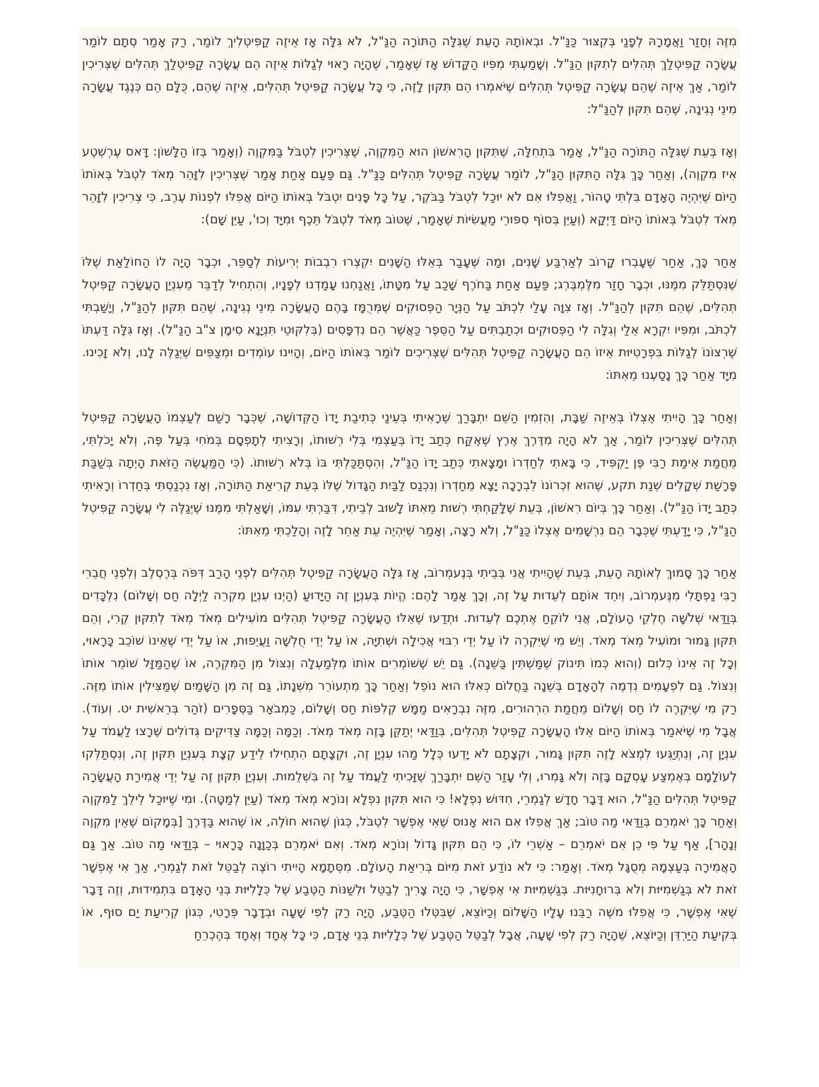מִזֶּה וְחָזַר וַאֲמָרָהּ לְפָנַי בְּקִצּוּר כַּנַּ"ל. וּבְאוֹתָהּ הָעֵת שֶׁגִּלָּה הַתּוֹרָה הַנַּ"ל, לֹא גִּלָּה אָז אֵיזֶה קַפִּיטְלִיךְ לוֹמַר, רַק אָמַר סְתָם לוֹמַר עֲשָׂרָה קַפִּיטְלַךְ תְּהִלִּים לְתִקּוּן הַנַּ"ל. וְשָׁמַעְתִּי מִפִּיו הַקָּדוֹשׁ אָז שֶׁאָמַר, שֶׁהָיָה רָאוּי לְגַלּוֹת אֵיזֶה הֵם עֲשָׂרָה קַפִּיטְלַךְ תְּהִלִּים שֶׁצְּרִיכִין לוֹמַר, אַךְ אֵיזֶה שֶׁהֵם עֲשָׂרָה קַפִּיטְל תְּהִלִּים שֶׁיֹּאמְרוּ הֵם תִּקּוּן לָזֶה, כִּי כָּל עֲשָׂרָה קַפִּיטְל תְּהִלִּים, אֵיזֶה שֶׁהֵם, כֻּלָּם הֵם כְּנֶגֶד עֲשָׂרָה מִינֵי נְגִינָה, שֶׁהֵם תִּקּוּן לְהַנַּ"ל:
וְאָז בְּעֵת שֶׁגִּלָּה הַתּוֹרָה הַנַּ"ל, אָמַר בִּתְחִלָּה, שֶׁתִּקּוּן הָרִאשׁוֹן הוּא הַמִּקְוֶה, שֶׁצְּרִיכִין לִטְבֹּל בַּמִּקְוֶה (וְאָמַר בְּזוֹ הַלָּשׁוֹן: דָּאס עֶרְשְׁטֶע אִיז מִקְוֶה), וְאַחַר כָּךְ גִּלָּה הַתִּקּוּן הַנַּ"ל, לוֹמַר עֲשָׂרָה קַפִּיטְל תְּהִלִּים כַּנַּ"ל. גַּם פַּעַם אַחַת אָמַר שֶׁצְּרִיכִין לִזָּהֵר מְאֹד לִטְבֹּל בְּאוֹתוֹ הַיּוֹם שֶׁיִּהְיֶה הָאָדָם בִּלְתִּי טָהוֹר, וַאֲפִלּוּ אִם לֹא יוּכַל לִטְבֹּל בַּבֹּקֶר, עַל כָּל פָּנִים יִטְבֹּל בְּאוֹתוֹ הַיּוֹם אֲפִלּוּ לִפְנוֹת עֶרֶב, כִּי צְרִיכִין לִזָּהֵר מְאֹד לִטְבֹּל בְּאוֹתוֹ הַיּוֹם דַּיְקָא (וְעַיֵּן בְּסוֹף סִפּוּרֵי מַעֲשִׂיּוֹת שֶׁאָמַר, שֶׁטּוֹב מְאֹד לִטְבֹּל תֵּכֶף וּמִיָּד וְכוּ', עַיֵּן שָׁם):
אַחַר כָּךְ, אַחַר שֶׁעָבְרוּ קָרוֹב לְאַרְבַּע שָׁנִים, וּמַה שֶּׁעָבַר בְּאֵלּוּ הַשָּׁנִים יִקְצְרוּ רִבְבוֹת יְרִיעוֹת לְסַפֵּר, וּכְבָר הָיָה לוֹ הַחוֹלַאַת שֶׁלּוֹ שֶׁנִּסְתַּלֵּק מִמֶּנּוּ, וּכְבָר חָזַר מִלֶּמְבֶּרְג; פַּעַם אַחַת בַּחֹרֶף שָׁכַב עַל מִטָּתוֹ, וַאֲנַחְנוּ עָמַדְנוּ לְפָנָיו, וְהִתְחִיל לְדַבֵּר מֵעִנְיַן הָעֲשָׂרָה קַפִּיטְל תְּהִלִּים, שֶׁהֵם תִּקּוּן לְהַנַּ"ל. וְאָז צִוָּה עָלַי לִכְתֹּב עַל הַנְּיָר הַפְּסוּקִים שֶׁמְּרֻמָּז בָּהֶם הָעֲשָׂרָה מִינֵי נְגִינָה, שֶׁהֵם תִּקּוּן לְהַנַּ"ל, וְיָשַׁבְתִּי לִכְתֹּב, וּמִפִּיו יִקְרָא אֵלַי וְגִלָּה לִי הַפְּסוּקִים וּכְתַבְתִּים עַל הַסֵּפֶר כַּאֲשֶׁר הֵם נִדְפָּסִים (בְּלִקּוּטֵי תִּנְיָנָא סִימָן צ"ב הַנַּ"ל). וְאָז גִּלָּה דַּעְתּוֹ שֶׁרְצוֹנוֹ לְגַלּוֹת בִּפְרָטִיּוּת אֵיזוֹ הֵם הָעֲשָׂרָה קַפִּיטְל תְּהִלִּים שֶׁצְּרִיכִים לוֹמַר בְּאוֹתוֹ הַיּוֹם, וְהָיִינוּ עוֹמְדִים וּמְצַפִּים שֶׁיְּגַלֶּה לָנוּ, וְלֹא זָכִינוּ. מִיָּד אַחַר כָּךְ נָסַעְנוּ מֵאִתּוֹ:
וְאַחַר כָּךְ הָיִיתִי אֶצְלוֹ בְּאֵיזֶה שַׁבָּת, וְהִזְמִין הַשֵּׁם יִתְבָּרַךְ שֶׁרָאִיתִי בְּעֵינַי כְּתִיבַת יָדוֹ הַקְּדוֹשָׁה, שֶׁכְּבָר רָשַׁם לְעַצְמוֹ הָעֲשָׂרָה קַפִּיטְל תְּהִלִּים שֶׁצְּרִיכִין לוֹמַר, אַךְ לֹא הָיָה מִדֶּרֶךְ אֶרֶץ שֶׁאֶקַּח כְּתַב יָדוֹ בְּעַצְמִי בְּלִי רְשׁוּתוֹ, וְרָצִיתִי לְתָפְסָם בְּמֹחִי בְּעַל פֶּה, וְלֹא יָכֹלְתִּי, מֵחֲמַת אֵימַת רַבִּי פֶּן יַקְפִּיד, כִּי בָּאתִי לְחַדְרוֹ וּמָצָאתִי כְּתַב יָדוֹ הַנַּ"ל, וְהִסְתַּכַּלְתִּי בּוֹ בְּלֹא רְשׁוּתוֹ. (כִּי הַמַּעֲשֶׂה הַזֹּאת הָיְתָה בְּשַׁבַּת פָּרָשַׁת שְׁקָלִים שְׁנַת תקע, שֶׁהוּא זִכְרוֹנוֹ לִבְרָכָה יָצָא מֵחַדְרוֹ וְנִכְנַס לַבַּיִת הַגָּדוֹל שֶׁלּוֹ בְּעֵת קְרִיאַת הַתּוֹרָה, וְאָז נִכְנַסְתִּי בְּחַדְרוֹ וְרָאִיתִי כְּתַב יָדוֹ הַנַּ"ל). וְאַחַר כָּךְ בְּיוֹם רִאשׁוֹן, בְּעֵת שֶׁלָּקַחְתִּי רְשׁוּת מֵאִתּוֹ לָשׁוּב לְבֵיתִי, דִּבַּרְתִּי עִמּוֹ, וְשָׁאַלְתִּי מִמֶּנּוּ שֶׁיְּגַלֶּה לִי עֲשָׂרָה קַפִּיטְל הַנַּ"ל, כִּי יָדַעְתִּי שֶׁכְּבָר הֵם נִרְשָׁמִים אֶצְלוֹ כַּנַּ"ל, וְלֹא רָצָה, וְאָמַר שֶׁיִּהְיֶה עֵת אַחֵר לָזֶה וְהָלַכְתִּי מֵאִתּוֹ:
אַחַר כָּךְ סָמוּךְ לְאוֹתָהּ הָעֵת, בְּעֵת שֶׁהָיִיתִי אֲנִי בְּבֵיתִי בְּנֶעמְרוֹב, אָז גִּלָּה הָעֲשָׂרָה קַפִּיטְל תְּהִלִּים לִפְנֵי הָרַב דִּפֹּה בְּרֶסְלֶב וְלִפְנֵי חֲבֵרִי רַבִּי נַפְתָּלִי מִנֶּעמְרוֹב, וְיִחֵד אוֹתָם לְעֵדוּת עַל זֶה, וְכָךְ אָמַר לָהֶם: הֱיוֹת בְּעִנְיָן זֶה הַיָּדוּעַ (הַיְנוּ עִנְיַן מִקְרֵה לַיְלָה חַס וְשָׁלוֹם) נִלְכָּדִים בְּוַדַּאי שְׁלֹשָׁה חֶלְקֵי הָעוֹלָם, אֲנִי לוֹקֵחַ אֶתְכֶם לְעֵדוּת. וּתְדַעוּ שֶׁאֵלּוּ הָעֲשָׂרָה קַפִּיטְל תְּהִלִּים מוֹעִילִים מְאֹד מְאֹד לְתִקּוּן קֶרִי, וְהֵם תִּקּוּן גָּמוּר וּמוֹעִיל מְאֹד מְאֹד. וְיֵשׁ מִי שֶׁיִּקְרֶה לוֹ עַל יְדֵי רִבּוּי אֲכִילָה וּשְׁתִיָּה, אוֹ עַל יְדֵי חֻלְשָׁה וַעֲיֵפוּת, אוֹ עַל יְדֵי שֶׁאֵינוֹ שׁוֹכֵב כָּרָאוּי, וְכָל זֶה אֵינוֹ כְּלוּם (וְהוּא כְּמוֹ תִּינוֹק שֶׁמַּשְׁתִּין בַּשֵּׁנָה). גַּם יֵשׁ שֶׁשּׁוֹמְרִים אוֹתוֹ מִלְּמַעְלָה וְנִצּוֹל מִן הַמִּקְרֶה, אוֹ שֶׁהַמַּזָּל שׁוֹמֵר אוֹתוֹ וְנִצּוֹל. גַּם לִפְעָמִים נִדְמֶה לְהָאָדָם בְּשֵׁנָה בַּחֲלוֹם כְּאִלּוּ הוּא נוֹפֵל וְאַחַר כָּךְ מִתְעוֹרֵר מִשְּׁנָתוֹ, גַּם זֶה מִן הַשָּׁמַיִם שֶׁמַּצִּילִין אוֹתוֹ מִזֶּה. רַק מִי שֶׁיִּקְרֶה לוֹ חַס וְשָׁלוֹם מֵחֲמַת הִרְהוּרִים, מִזֶּה נִבְרָאִים מַמָּשׁ קְלִפּוֹת חַס וְשָׁלוֹם, כַּמְבֹאָר בַּסְּפָרִים (זֹהַר בְּרֵאשִׁית יט. וְעוֹד). אֲבָל מִי שֶׁיֹּאמַר בְּאוֹתוֹ הַיּוֹם אֵלּוּ הָעֲשָׂרָה קַפִּיטְל תְּהִלִּים, בְּוַדַּאי יְתַקֵּן בָּזֶה מְאֹד מְאֹד. וְכַמָּה וְכַמָּה צַדִּיקִים גְּדוֹלִים שֶׁרָצוּ לַעֲמֹד עַל עִנְיָן זֶה, וְנִתְיַגְּעוּ לִמְצֹא לָזֶה תִּקּוּן גָּמוּר, וּקְצָתָם לֹא יָדְעוּ כְּלָל מַהוּ עִנְיָן זֶה, וּקְצָתָם הִתְחִילוּ לֵידַע קְצָת בְּעִנְיַן תִּקּוּן זֶה, וְנִסְתַּלְּקוּ לְעוֹלָמָם בְּאֶמְצַע עָסְקָם בָּזֶה וְלֹא גָּמְרוּ, וְלִי עָזַר הַשֵּׁם יִתְבָּרַךְ שֶׁזָּכִיתִי לַעֲמֹד עַל זֶה בִּשְׁלֵמוּת. וְעִנְיַן תִּקּוּן זֶה עַל יְדֵי אֲמִירַת הָעֲשָׂרָה קַפִּיטְל תְּהִלִּים הַנַּ"ל, הוּא דָּבָר חָדָשׁ לְגַמְרֵי, חִדּוּשׁ נִפְלָא! כִּי הוּא תִּקּוּן נִפְלָא וְנוֹרָא מְאֹד מְאֹד (עַיֵּן לְמַטָּה). וּמִי שֶׁיּוּכַל לֵילֵךְ לַמִּקְוֶה וְאַחַר כָּךְ יֹאמְרֵם בְּוַדַּאי מַה טּוֹב; אַךְ אֲפִלּוּ אִם הוּא אָנוּס שֶׁאִי אֶפְשָׁר לִטְבֹּל, כְּגוֹן שֶׁהוּא חוֹלֶה, אוֹ שֶׁהוּא בַּדֶּרֶךְ [בְּמָקוֹם שֶׁאֵין מִקְוֶה וְנָהָר], אַף עַל פִּי כֵן אִם יֹאמְרֵם – אַשְׁרֵי לוֹ, כִּי הֵם תִּקּוּן גָּדוֹל וְנוֹרָא מְאֹד. וְאִם יֹאמְרֵם בְּכַוָּנָה כָּרָאוּי – בְּוַדַּאי מַה טּוֹב. אַךְ גַּם הָאֲמִירָה בְּעַצְמָהּ מְסֻגָּל מְאֹד. וְאָמַר: כִּי לֹא נוֹדַע זֹאת מִיּוֹם בְּרִיאַת הָעוֹלָם. מִסְּתָמָא הָיִיתִי רוֹצֶה לְבַטֵּל זֹאת לְגַמְרֵי, אַךְ אִי אֶפְשָׁר זֹאת לֹא בְּגַשְׁמִיּוּת וְלֹא בְּרוּחָנִיּוּת. בְּגַשְׁמִיּוּת אִי אֶפְשָׁר, כִּי הָיָה צָרִיךְ לְבַטֵּל וּלְשַׁנּוֹת הַטֶּבַע שֶׁל כְּלָלִיּוּת בְּנֵי הָאָדָם בִּתְמִידוּת, וְזֶה דָּבָר שֶׁאִי אֶפְשָׁר, כִּי אֲפִלּוּ משֶׁה רַבֵּנוּ עָלָיו הַשָּׁלוֹם וְכַיּוֹצֵא, שֶׁבִּטְּלוּ הַטֶּבַע, הָיָה רַק לְפִי שָׁעָה וּבְדָבָר פְּרָטִי, כְּגוֹן קְרִיעַת יַם סוּף, אוֹ בְּקִיעַת הַיַּרְדֵּן וְכַיּוֹצֵא, שֶׁהָיָה רַק לְפִי שָׁעָה, אֲבָל לְבַטֵּל הַטֶּבַע שֶׁל כְּלָלִיּוּת בְּנֵי אָדָם, כִּי כָּל אֶחָד וְאֶחָד בְּהֶכְרֵחַ